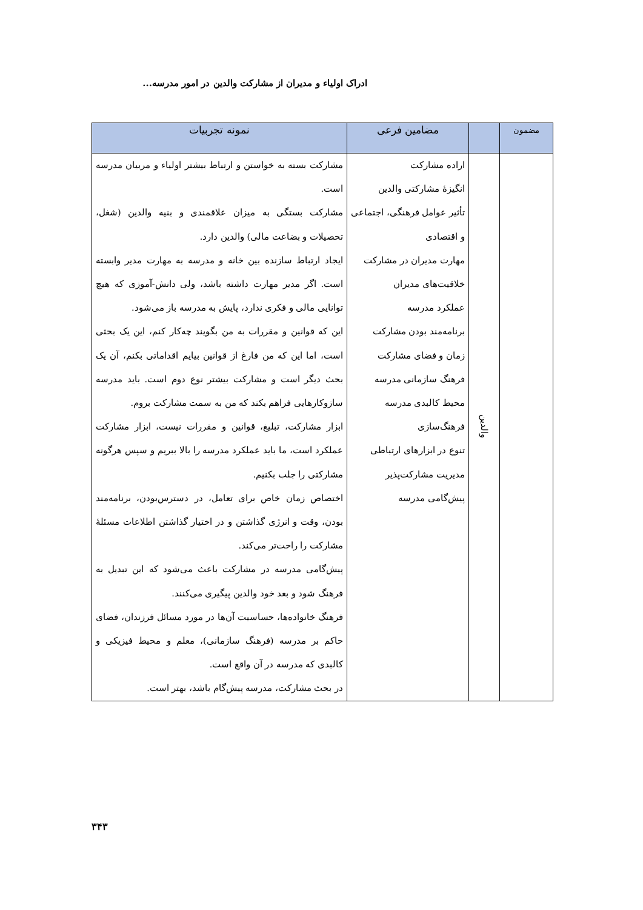ادراک اولیاء و مدیران از مشارکت والدین در امور مدرسه...
| مضمون | | مضامین فرعی | نمونه تجربیات |
| --- | --- | --- | --- |
| | والدین | اراده مشارکت انگیزۀ مشارکتی والدین تأثیر عوامل فرهنگی، اجتماعی و اقتصادی مهارت مدیران در مشارکت خلاقیت‌های مدیران عملکرد مدرسه برنامه‌مند بودن مشارکت زمان و فضای مشارکت فرهنگ سازمانی مدرسه محیط کالبدی مدرسه فرهنگ‌سازی تنوع در ابزارهای ارتباطی مدیریت مشارکت‌پذیر پیش‌گامی مدرسه | مشارکت بسته به خواستن و ارتباط بیشتر اولیاء و مربیان مدرسه است. مشارکت بستگی به میزان علاقمندی و بنیه والدین (شغل، تحصیلات و بضاعت مالی) والدین دارد. ایجاد ارتباط سازنده بین خانه و مدرسه به مهارت مدیر وابسته است. اگر مدیر مهارت داشته باشد، ولی دانش-آموزی که هیچ توانایی مالی و فکری ندارد، پایش به مدرسه باز می‌شود. این که قوانین و مقررات به من بگویند چه‌کار کنم، این یک بحثی است، اما این که من فارغ از قوانین بیایم اقداماتی بکنم، آن یک بحث دیگر است و مشارکت بیشتر نوع دوم است. باید مدرسه سازوکارهایی فراهم بکند که من به سمت مشارکت بروم. ابزار مشارکت، تبلیغ، قوانین و مقررات نیست، ابزار مشارکت عملکرد است، ما باید عملکرد مدرسه را بالا ببریم و سپس هرگونه مشارکتی را جلب بکنیم. اختصاص زمان خاص برای تعامل، در دسترس‌بودن، برنامه‌مند بودن، وقت و انرژی گذاشتن و در اختیار گذاشتن اطلاعات مسئلۀ مشارکت را راحت‌تر می‌کند. پیش‌گامی مدرسه در مشارکت باعث می‌شود که این تبدیل به فرهنگ شود و بعد خود والدین پیگیری می‌کنند. فرهنگ خانواده‌ها، حساسیت آن‌ها در مورد مسائل فرزندان، فضای حاکم بر مدرسه (فرهنگ سازمانی)، معلم و محیط فیزیکی و کالبدی که مدرسه در آن واقع است. در بحث مشارکت، مدرسه پیش‌گام باشد، بهتر است. |
۳۴۳